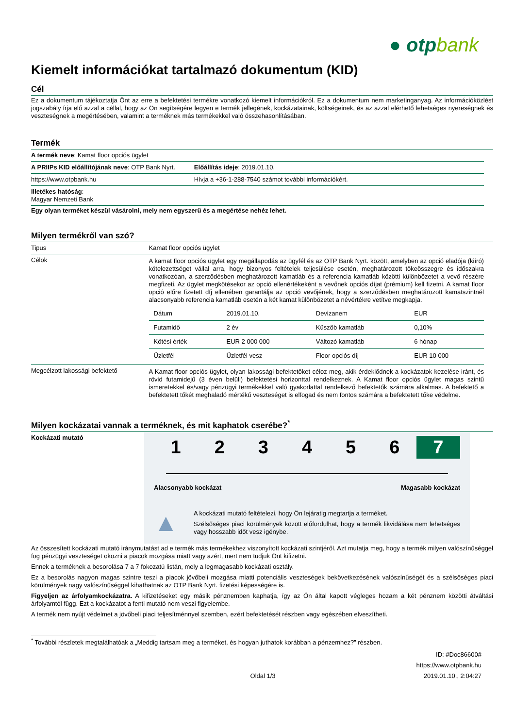● otpbank
Kiemelt információkat tartalmazó dokumentum (KID)
Cél
Ez a dokumentum tájékoztatja Önt az erre a befektetési termékre vonatkozó kiemelt információkról. Ez a dokumentum nem marketinganyag. Az információközlést jogszabály írja elő azzal a céllal, hogy az Ön segítségére legyen e termék jellegének, kockázatainak, költségeinek, és az azzal elérhető lehetséges nyereségnek és veszteségnek a megértésében, valamint a terméknek más termékekkel való összehasonlításában.
Termék
| A termék neve : Kamat floor opciós ügylet | |
| A PRIIPs KID előállítójának neve : OTP Bank Nyrt. | Előállítás ideje : 2019.01.10. |
| https://www.otpbank.hu | Hívja a +36-1-288-7540 számot további információkért. |
| Illetékes hatóság : Magyar Nemzeti Bank | |
Egy olyan terméket készül vásárolni, mely nem egyszerű és a megértése nehéz lehet.
Milyen termékről van szó?
| Tipus | Kamat floor opciós ügylet |
| Célok | A kamat floor opciós ügylet egy megállapodás az ügyfél és az OTP Bank Nyrt. között, amelyben az opció eladója (kiíró) kötelezettséget vállal arra, hogy bizonyos feltételek teljesülése esetén, meghatározott tőkeösszegre és időszakra vonatkozóan, a szerződésben meghatározott kamatláb és a referencia kamatláb közötti különbözetet a vevő részére megfizeti. Az ügylet megkötésekor az opció ellenértékeként a vevőnek opciós díjat (prémium) kell fizetni. A kamat floor opció előre fizetett díj ellenében garantálja az opció vevőjének, hogy a szerződésben meghatározott kamatszintnél alacsonyabb referencia kamatláb esetén a két kamat különbözetet a névértékre vetítve megkapja. / Dátum / 2019.01.10. / Devizanem / EUR / / Futamidő / 2 év / Küszöb kamatláb / 0,10% / / Kötési érték / EUR 2 000 000 / Változó kamatláb / 6 hónap / / Üzletfél / Üzletfél vesz / Floor opciós díj / EUR 10 000 / |
| Megcélzott lakossági befektető | A Kamat floor opciós ügylet, olyan lakossági befektetőket céloz meg, akik érdeklődnek a kockázatok kezelése iránt, és rövid futamidejű (3 éven belüli) befektetési horizonttal rendelkeznek. A Kamat floor opciós ügylet magas szintű ismeretekkel és/vagy pénzügyi termékekkel való gyakorlattal rendelkező befektetők számára alkalmas. A befektető a befektetett tőkét meghaladó mértékű veszteséget is elfogad és nem fontos számára a befektetett tőke védelme. |
Milyen kockázatai vannak a terméknek, és mit kaphatok cserébe?<sup>*</sup>
Kockázati mutató
1 2 3 4 5 6 7
Alacsonyabb kockázat Magasabb kockázat
▲
A kockázati mutató feltételezi, hogy Ön lejáratig megtartja a terméket.
Szélsőséges piaci körülmények között előfordulhat, hogy a termék likvidálása nem lehetséges vagy hosszabb időt vesz igénybe.
Az összesített kockázati mutató iránymutatást ad e termék más termékekhez viszonyított kockázati szintjéről. Azt mutatja meg, hogy a termék milyen valószínűséggel fog pénzügyi veszteséget okozni a piacok mozgása miatt vagy azért, mert nem tudjuk Önt kifizetni.
Ennek a terméknek a besorolása 7 a 7 fokozatú listán, mely a legmagasabb kockázati osztály.
Ez a besorolás nagyon magas szintre teszi a piacok jövőbeli mozgása miatti potenciális veszteségek bekövetkezésének valószínűségét és a szélsőséges piaci körülmények nagy valószínűséggel kihathatnak az OTP Bank Nyrt. fizetési képességére is.
Figyeljen az árfolyamkockázatra. A kifizetéseket egy másik pénznemben kaphatja, így az Ön által kapott végleges hozam a két pénznem közötti átváltási árfolyamtól függ. Ezt a kockázatot a fenti mutató nem veszi figyelembe.
A termék nem nyújt védelmet a jövőbeli piaci teljesítménnyel szemben, ezért befektetését részben vagy egészében elveszítheti.
<sup>*</sup> További részletek megtalálhatóak a „Meddig tartsam meg a terméket, és hogyan juthatok korábban a pénzemhez?” részben.
Oldal 1/3 ID: #Doc86600#
https://www.otpbank.hu
2019.01.10., 2:04:27